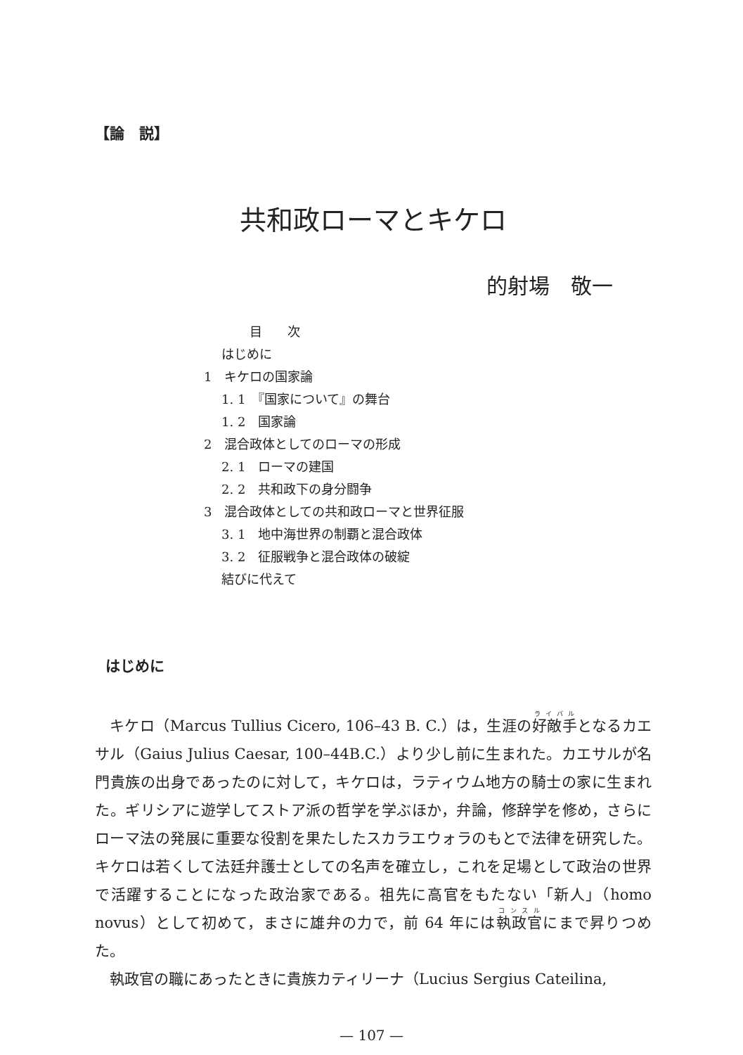【論　説】
共和政ローマとキケロ
的射場　敬一
目　　次
はじめに
1　キケロの国家論
1. 1　『国家について』の舞台
1. 2　国家論
2　混合政体としてのローマの形成
2. 1　ローマの建国
2. 2　共和政下の身分闘争
3　混合政体としての共和政ローマと世界征服
3. 1　地中海世界の制覇と混合政体
3. 2　征服戦争と混合政体の破綻
結びに代えて
はじめに
キケロ（Marcus Tullius Cicero, 106–43 B. C.）は，生涯の好敵手となるカエサル（Gaius Julius Caesar, 100–44B.C.）より少し前に生まれた。カエサルが名門貴族の出身であったのに対して，キケロは，ラティウム地方の騎士の家に生まれた。ギリシアに遊学してストア派の哲学を学ぶほか，弁論，修辞学を修め，さらにローマ法の発展に重要な役割を果たしたスカラエウォラのもとで法律を研究した。キケロは若くして法廷弁護士としての名声を確立し，これを足場として政治の世界で活躍することになった政治家である。祖先に高官をもたない「新人」（homo novus）として初めて，まさに雄弁の力で，前 64 年には執政官にまで昇りつめた。
執政官の職にあったときに貴族カティリーナ（Lucius Sergius Cateilina,
— 107 —